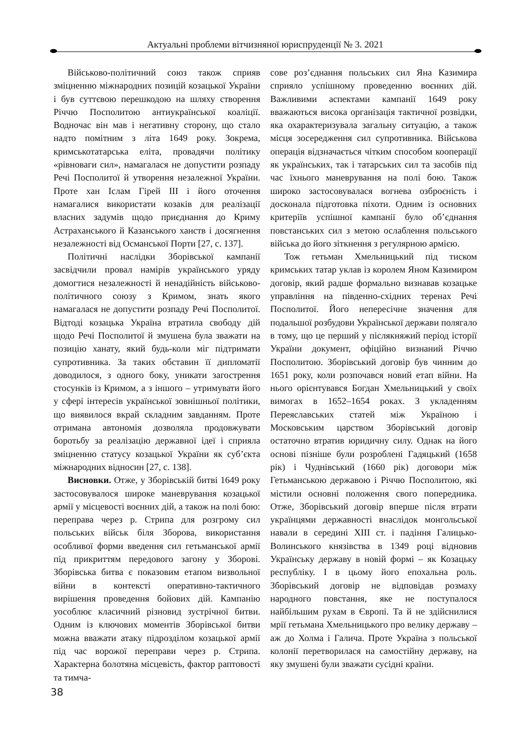Актуальні проблеми вітчизняної юриспруденції № 3. 2021
Військово-політичний союз також сприяв зміцненню міжнародних позицій козацької України і був суттєвою перешкодою на шляху створення Річчю Посполитою антиукраїнської коаліції. Водночас він мав і негативну сторону, що стало надто помітним з літа 1649 року. Зокрема, кримськотатарська еліта, провадячи політику «рівноваги сил», намагалася не допустити розпаду Речі Посполитої й утворення незалежної України. Проте хан Іслам Гірей ІІІ і його оточення намагалися використати козаків для реалізації власних задумів щодо приєднання до Криму Астраханського й Казанського ханств і досягнення незалежності від Османської Порти [27, с. 137].
Політичні наслідки Зборівської кампанії засвідчили провал намірів українського уряду домогтися незалежності й ненадійність військово-політичного союзу з Кримом, знать якого намагалася не допустити розпаду Речі Посполитої. Відтоді козацька Україна втратила свободу дій щодо Речі Посполитої й змушена була зважати на позицію ханату, який будь-коли міг підтримати супротивника. За таких обставин її дипломатії доводилося, з одного боку, уникати загострення стосунків із Кримом, а з іншого – утримувати його у сфері інтересів української зовнішньої політики, що виявилося вкрай складним завданням. Проте отримана автономія дозволяла продовжувати боротьбу за реалізацію державної ідеї і сприяла зміцненню статусу козацької України як суб’єкта міжнародних відносин [27, с. 138].
Висновки. Отже, у Зборівській битві 1649 року застосовувалося широке маневрування козацької армії у місцевості воєнних дій, а також на полі бою: переправа через р. Стрипа для розгрому сил польських військ біля Зборова, використання особливої форми введення сил гетьманської армії під прикриттям передового загону у Зборові. Зборівська битва є показовим етапом визвольної війни в контексті оперативно-тактичного вирішення проведення бойових дій. Кампанію уособлює класичний різновид зустрічної битви. Одним із ключових моментів Зборівської битви можна вважати атаку підрозділом козацької армії під час ворожої переправи через р. Стрипа. Характерна болотяна місцевість, фактор раптовості та тимча-
сове роз’єднання польських сил Яна Казимира сприяло успішному проведенню воєнних дій. Важливими аспектами кампанії 1649 року вважаються висока організація тактичної розвідки, яка охарактеризувала загальну ситуацію, а також місця зосередження сил супротивника. Військова операція відзначається чітким способом кооперації як українських, так і татарських сил та засобів під час їхнього маневрування на полі бою. Також широко застосовувалася вогнева озброєність і досконала підготовка піхоти. Одним із основних критеріїв успішної кампанії було об’єднання повстанських сил з метою ослаблення польського війська до його зіткнення з регулярною армією.
Тож гетьман Хмельницький під тиском кримських татар уклав із королем Яном Казимиром договір, який радше формально визнавав козацьке управління на південно-східних теренах Речі Посполитої. Його непересічне значення для подальшої розбудови Української держави полягало в тому, що це перший у післякняжий період історії України документ, офіційно визнаний Річчю Посполитою. Зборівський договір був чинним до 1651 року, коли розпочався новий етап війни. На нього орієнтувався Богдан Хмельницький у своїх вимогах в 1652–1654 роках. З укладенням Переяславських статей між Україною і Московським царством Зборівський договір остаточно втратив юридичну силу. Однак на його основі пізніше були розроблені Гадяцький (1658 рік) і Чуднівський (1660 рік) договори між Гетьманською державою і Річчю Посполитою, які містили основні положення свого попередника. Отже, Зборівський договір вперше після втрати українцями державності внаслідок монгольської навали в середині ХІІІ ст. і падіння Галицько-Волинського князівства в 1349 році відновив Українську державу в новій формі – як Козацьку республіку. І в цьому його епохальна роль. Зборівський договір не відповідав розмаху народного повстання, яке не поступалося найбільшим рухам в Європі. Та й не здійснилися мрії гетьмана Хмельницького про велику державу – аж до Холма і Галича. Проте Україна з польської колонії перетворилася на самостійну державу, на яку змушені були зважати сусідні країни.
38